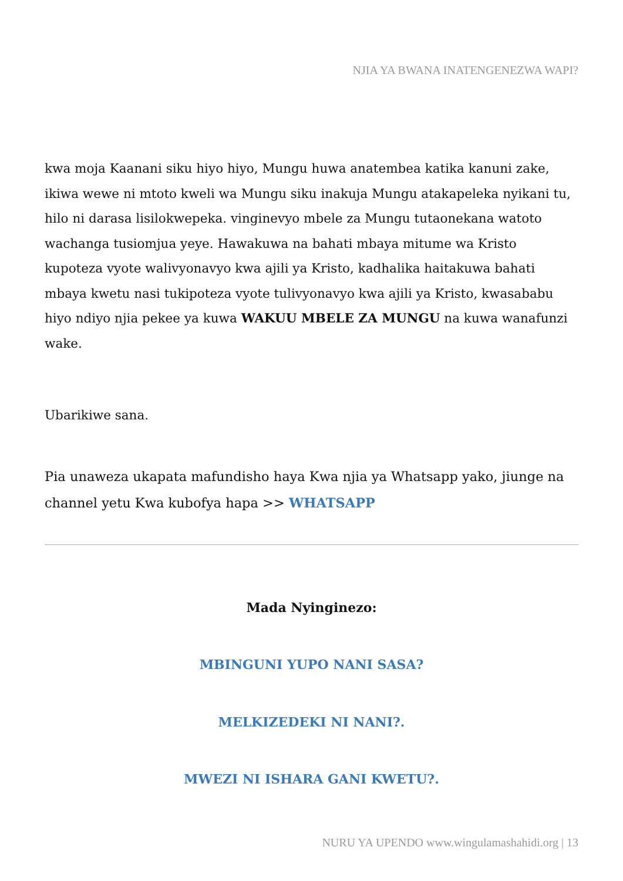NJIA YA BWANA INATENGENEZWA WAPI?
kwa moja Kaanani siku hiyo hiyo, Mungu huwa anatembea katika kanuni zake, ikiwa wewe ni mtoto kweli wa Mungu siku inakuja Mungu atakapeleka nyikani tu, hilo ni darasa lisilokwepeka. vinginevyo mbele za Mungu tutaonekana watoto wachanga tusiomjua yeye. Hawakuwa na bahati mbaya mitume wa Kristo kupoteza vyote walivyonavyo kwa ajili ya Kristo, kadhalika haitakuwa bahati mbaya kwetu nasi tukipoteza vyote tulivyonavyo kwa ajili ya Kristo, kwasababu hiyo ndiyo njia pekee ya kuwa WAKUU MBELE ZA MUNGU na kuwa wanafunzi wake.
Ubarikiwe sana.
Pia unaweza ukapata mafundisho haya Kwa njia ya Whatsapp yako, jiunge na channel yetu Kwa kubofya hapa >> WHATSAPP
Mada Nyinginezo:
MBINGUNI YUPO NANI SASA?
MELKIZEDEKI NI NANI?.
MWEZI NI ISHARA GANI KWETU?.
NURU YA UPENDO www.wingulamashahidi.org | 13